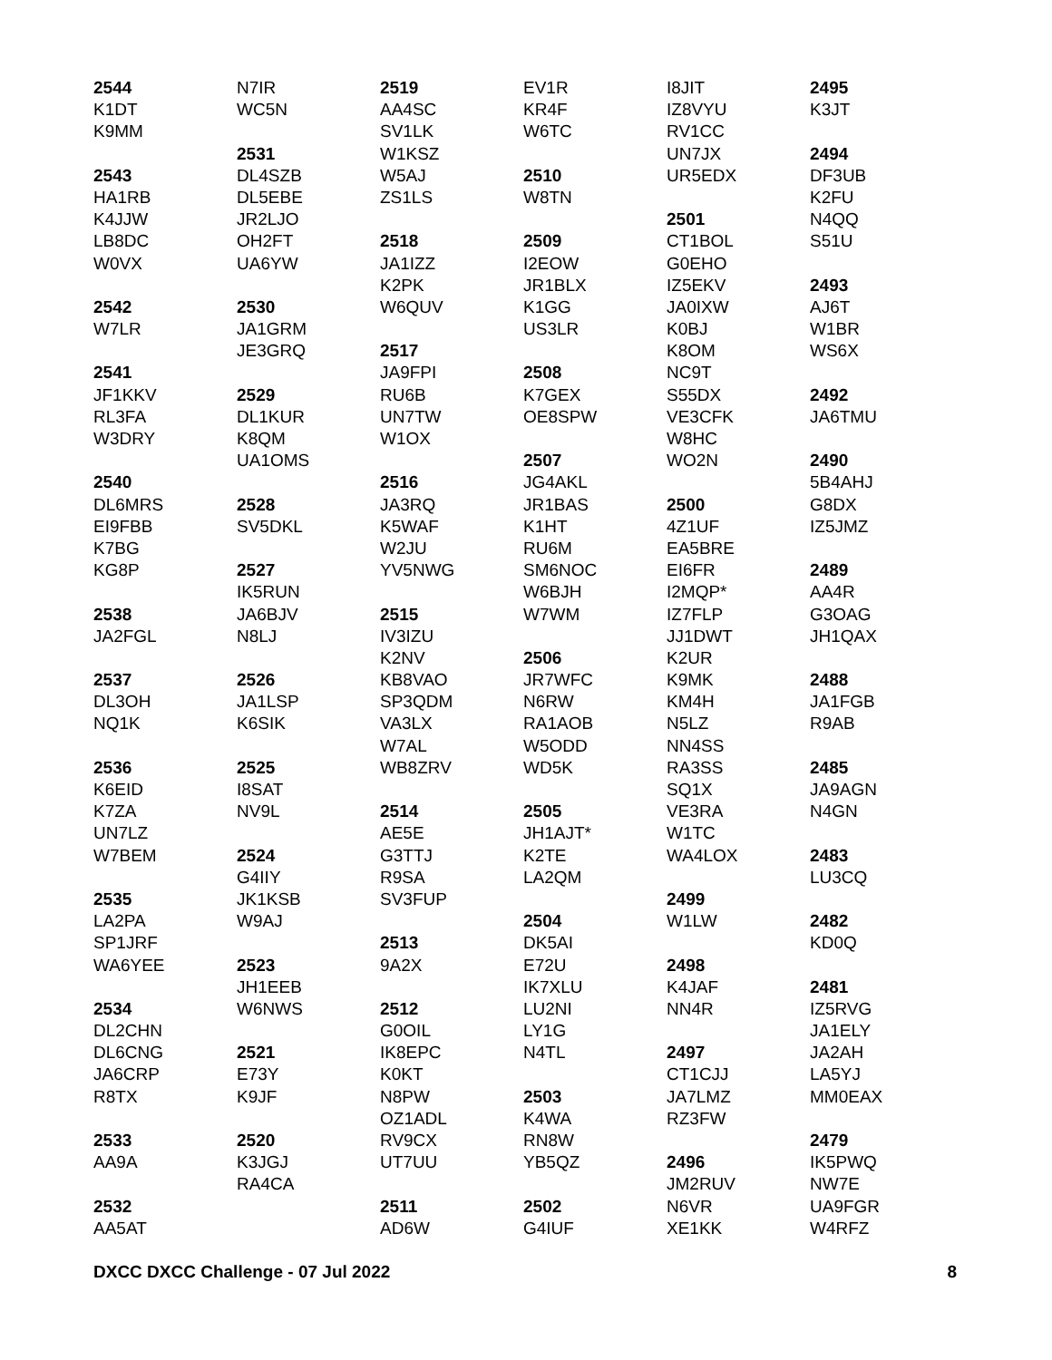2544
K1DT
K9MM
2543
HA1RB
K4JJW
LB8DC
W0VX
2542
W7LR
2541
JF1KKV
RL3FA
W3DRY
2540
DL6MRS
EI9FBB
K7BG
KG8P
2538
JA2FGL
2537
DL3OH
NQ1K
2536
K6EID
K7ZA
UN7LZ
W7BEM
2535
LA2PA
SP1JRF
WA6YEE
2534
DL2CHN
DL6CNG
JA6CRP
R8TX
2533
AA9A
2532
AA5AT
N7IR
WC5N
2531
DL4SZB
DL5EBE
JR2LJO
OH2FT
UA6YW
2530
JA1GRM
JE3GRQ
2529
DL1KUR
K8QM
UA1OMS
2528
SV5DKL
2527
IK5RUN
JA6BJV
N8LJ
2526
JA1LSP
K6SIK
2525
I8SAT
NV9L
2524
G4IIY
JK1KSB
W9AJ
2523
JH1EEB
W6NWS
2521
E73Y
K9JF
2520
K3JGJ
RA4CA
2519
AA4SC
SV1LK
W1KSZ
W5AJ
ZS1LS
2518
JA1IZZ
K2PK
W6QUV
2517
JA9FPI
RU6B
UN7TW
W1OX
2516
JA3RQ
K5WAF
W2JU
YV5NWG
2515
IV3IZU
K2NV
KB8VAO
SP3QDM
VA3LX
W7AL
WB8ZRV
2514
AE5E
G3TTJ
R9SA
SV3FUP
2513
9A2X
2512
G0OIL
IK8EPC
K0KT
N8PW
OZ1ADL
RV9CX
UT7UU
2511
AD6W
EV1R
KR4F
W6TC
2510
W8TN
2509
I2EOW
JR1BLX
K1GG
US3LR
2508
K7GEX
OE8SPW
2507
JG4AKL
JR1BAS
K1HT
RU6M
SM6NOC
W6BJH
W7WM
2506
JR7WFC
N6RW
RA1AOB
W5ODD
WD5K
2505
JH1AJT*
K2TE
LA2QM
2504
DK5AI
E72U
IK7XLU
LU2NI
LY1G
N4TL
2503
K4WA
RN8W
YB5QZ
2502
G4IUF
I8JIT
IZ8VYU
RV1CC
UN7JX
UR5EDX
2501
CT1BOL
G0EHO
IZ5EKV
JA0IXW
K0BJ
K8OM
NC9T
S55DX
VE3CFK
W8HC
WO2N
2500
4Z1UF
EA5BRE
EI6FR
I2MQP*
IZ7FLP
JJ1DWT
K2UR
K9MK
KM4H
N5LZ
NN4SS
RA3SS
SQ1X
VE3RA
W1TC
WA4LOX
2499
W1LW
2498
K4JAF
NN4R
2497
CT1CJJ
JA7LMZ
RZ3FW
2496
JM2RUV
N6VR
XE1KK
2495
K3JT
2494
DF3UB
K2FU
N4QQ
S51U
2493
AJ6T
W1BR
WS6X
2492
JA6TMU
2490
5B4AHJ
G8DX
IZ5JMZ
2489
AA4R
G3OAG
JH1QAX
2488
JA1FGB
R9AB
2485
JA9AGN
N4GN
2483
LU3CQ
2482
KD0Q
2481
IZ5RVG
JA1ELY
JA2AH
LA5YJ
MM0EAX
2479
IK5PWQ
NW7E
UA9FGR
W4RFZ
DXCC DXCC Challenge - 07 Jul 2022 8